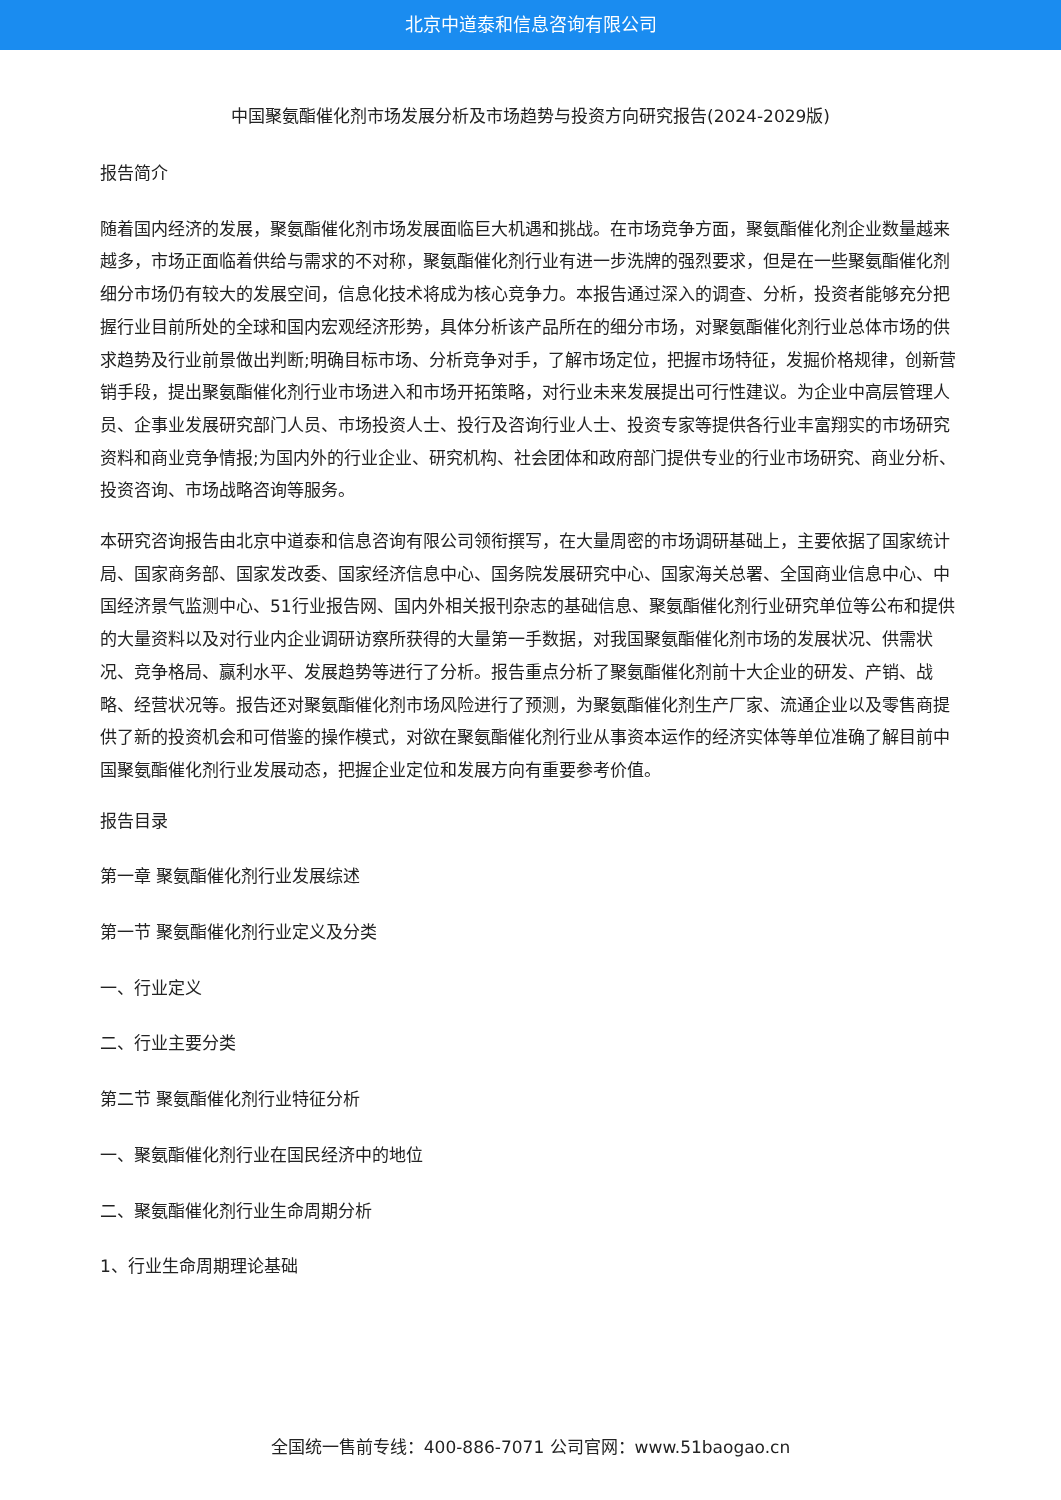北京中道泰和信息咨询有限公司
中国聚氨酯催化剂市场发展分析及市场趋势与投资方向研究报告(2024-2029版)
报告简介
随着国内经济的发展，聚氨酯催化剂市场发展面临巨大机遇和挑战。在市场竞争方面，聚氨酯催化剂企业数量越来越多，市场正面临着供给与需求的不对称，聚氨酯催化剂行业有进一步洗牌的强烈要求，但是在一些聚氨酯催化剂细分市场仍有较大的发展空间，信息化技术将成为核心竞争力。本报告通过深入的调查、分析，投资者能够充分把握行业目前所处的全球和国内宏观经济形势，具体分析该产品所在的细分市场，对聚氨酯催化剂行业总体市场的供求趋势及行业前景做出判断;明确目标市场、分析竞争对手，了解市场定位，把握市场特征，发掘价格规律，创新营销手段，提出聚氨酯催化剂行业市场进入和市场开拓策略，对行业未来发展提出可行性建议。为企业中高层管理人员、企事业发展研究部门人员、市场投资人士、投行及咨询行业人士、投资专家等提供各行业丰富翔实的市场研究资料和商业竞争情报;为国内外的行业企业、研究机构、社会团体和政府部门提供专业的行业市场研究、商业分析、投资咨询、市场战略咨询等服务。
本研究咨询报告由北京中道泰和信息咨询有限公司领衔撰写，在大量周密的市场调研基础上，主要依据了国家统计局、国家商务部、国家发改委、国家经济信息中心、国务院发展研究中心、国家海关总署、全国商业信息中心、中国经济景气监测中心、51行业报告网、国内外相关报刊杂志的基础信息、聚氨酯催化剂行业研究单位等公布和提供的大量资料以及对行业内企业调研访察所获得的大量第一手数据，对我国聚氨酯催化剂市场的发展状况、供需状况、竞争格局、赢利水平、发展趋势等进行了分析。报告重点分析了聚氨酯催化剂前十大企业的研发、产销、战略、经营状况等。报告还对聚氨酯催化剂市场风险进行了预测，为聚氨酯催化剂生产厂家、流通企业以及零售商提供了新的投资机会和可借鉴的操作模式，对欲在聚氨酯催化剂行业从事资本运作的经济实体等单位准确了解目前中国聚氨酯催化剂行业发展动态，把握企业定位和发展方向有重要参考价值。
报告目录
第一章 聚氨酯催化剂行业发展综述
第一节 聚氨酯催化剂行业定义及分类
一、行业定义
二、行业主要分类
第二节 聚氨酯催化剂行业特征分析
一、聚氨酯催化剂行业在国民经济中的地位
二、聚氨酯催化剂行业生命周期分析
1、行业生命周期理论基础
全国统一售前专线：400-886-7071 公司官网：www.51baogao.cn